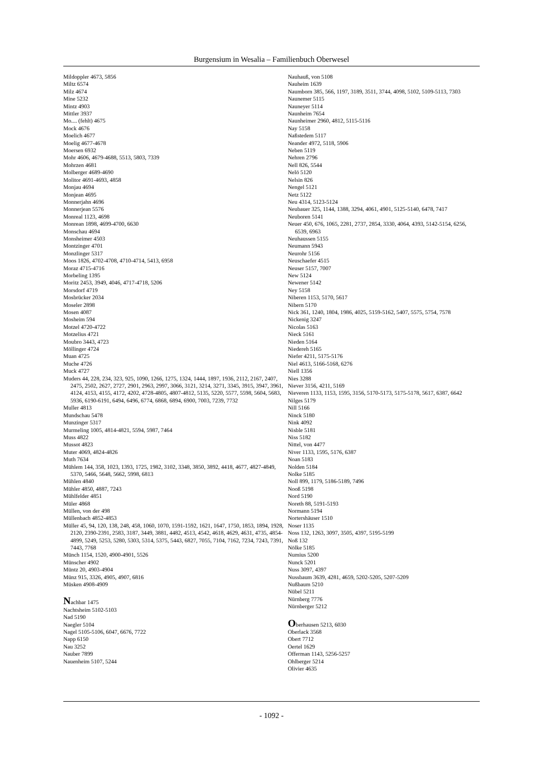Burgensium in Wesalia – Familienbuch Oberwesel
Mildoppler 4673, 5856
Miltz 6574
Milz 4674
Mine 5232
Mintz 4903
Mittler 3937
Mo.... (fehlt) 4675
Mock 4676
Moelich 4677
Moelig 4677-4678
Moersen 6932
Mohr 4606, 4679-4688, 5513, 5803, 7339
Mohrzen 4681
Molberger 4689-4690
Molitor 4691-4693, 4858
Monjau 4694
Monjean 4695
Monnerjahn 4696
Monnerjean 5576
Monreal 1123, 4698
Monrean 1898, 4699-4700, 6630
Monschau 4694
Monsheimer 4503
Montzinger 4701
Monzlinger 5317
Moos 1826, 4702-4708, 4710-4714, 5413, 6958
Moraz 4715-4716
Morbeling 1395
Moritz 2453, 3949, 4046, 4717-4718, 5206
Morsdorf 4719
Mosbrücker 2034
Moseler 2898
Mosen 4087
Mosheim 594
Motzel 4720-4722
Motzelius 4721
Moubro 3443, 4723
Möllinger 4724
Muan 4725
Muche 4726
Muck 4727
Muders 44, 228, 234, 323, 925, 1090, 1266, 1275, 1324, 1444, 1897, 1936, 2112, 2167, 2407, 2475, 2502, 2627, 2727, 2901, 2963, 2997, 3066, 3121, 3214, 3271, 3345, 3915, 3947, 3961, 4124, 4153, 4155, 4172, 4202, 4728-4805, 4807-4812, 5135, 5220, 5577, 5598, 5604, 5683, 5936, 6190-6191, 6494, 6496, 6774, 6868, 6894, 6900, 7003, 7239, 7732
Muller 4813
Mundschau 5478
Munzinger 5317
Murmeling 1005, 4814-4821, 5594, 5987, 7464
Muss 4822
Mussot 4823
Muter 4069, 4824-4826
Muth 7634
Mühlem 144, 358, 1023, 1393, 1725, 1982, 3102, 3348, 3850, 3892, 4418, 4677, 4827-4849, 5370, 5466, 5648, 5662, 5998, 6813
Mühlen 4840
Mühler 4850, 4887, 7243
Mühlfelder 4851
Müler 4868
Müllen, von der 498
Müllenbach 4852-4853
Müller 45, 94, 120, 138, 248, 458, 1060, 1070, 1591-1592, 1621, 1647, 1750, 1853, 1894, 1928, 2120, 2390-2391, 2583, 3187, 3449, 3881, 4482, 4513, 4542, 4618, 4629, 4631, 4735, 4854-4899, 5249, 5253, 5280, 5303, 5314, 5375, 5443, 6827, 7055, 7104, 7162, 7234, 7243, 7391, 7443, 7768
Münch 1154, 1520, 4900-4901, 5526
Münscher 4902
Müntz 20, 4903-4904
Münz 915, 3326, 4905, 4907, 6816
Müsken 4908-4909
Nachbar 1475
Nachtsheim 5102-5103
Nad 5190
Naegler 5104
Nagel 5105-5106, 6047, 6676, 7722
Napp 6150
Nau 3252
Nauber 7899
Nauenheim 5107, 5244
Nauhauß, von 5108
Nauheim 1639
Naumborn 385, 566, 1197, 3189, 3511, 3744, 4098, 5102, 5109-5113, 7303
Naunemer 5115
Nauneyer 5114
Naunheim 7654
Naunheimer 2960, 4812, 5115-5116
Nay 5158
Naßstedem 5117
Neander 4972, 5118, 5906
Neben 5119
Nehren 2796
Nell 826, 5544
Nelö 5120
Nelsin 826
Nengel 5121
Netz 5122
Neu 4314, 5123-5124
Neubauer 325, 1144, 1388, 3294, 4061, 4901, 5125-5140, 6478, 7417
Neuboren 5141
Neuer 450, 676, 1065, 2281, 2737, 2854, 3330, 4064, 4393, 5142-5154, 6256, 6539, 6963
Neuhaussen 5155
Neumann 5943
Neurohr 5156
Neuschaefer 4515
Neuser 5157, 7007
New 5124
Newener 5142
Ney 5158
Niberen 1153, 5170, 5617
Nibern 5170
Nick 361, 1240, 1804, 1986, 4025, 5159-5162, 5407, 5575, 5754, 7578
Nickenig 3247
Nicolas 5163
Nieck 5161
Nieden 5164
Niedereh 5165
Niefer 4211, 5175-5176
Niel 4613, 5166-5168, 6276
Niell 1356
Nies 3288
Niever 3156, 4211, 5169
Nieveren 1133, 1153, 1595, 3156, 5170-5173, 5175-5178, 5617, 6387, 6642
Nilges 5179
Nill 5166
Ninck 5180
Nink 4092
Nisble 5181
Niss 5182
Nittel, von 4477
Niver 1133, 1595, 5176, 6387
Noan 5183
Nolden 5184
Nolke 5185
Noll 899, 1179, 5186-5189, 7496
Nooß 5198
Nord 5190
Noreth 88, 5191-5193
Normann 5194
Nortershäuser 1510
Noser 1135
Noss 132, 1263, 3097, 3505, 4397, 5195-5199
Noß 132
Nölke 5185
Numius 5200
Nunck 5201
Nuss 3097, 4397
Nussbaum 3639, 4281, 4659, 5202-5205, 5207-5209
Nußbaum 5210
Nübel 5211
Nürnberg 7776
Nürnberger 5212
Oberhausen 5213, 6030
Oberlack 3568
Obert 7712
Oertel 1629
Offerman 1143, 5256-5257
Ohlberger 5214
Olivier 4635
- 1092 -